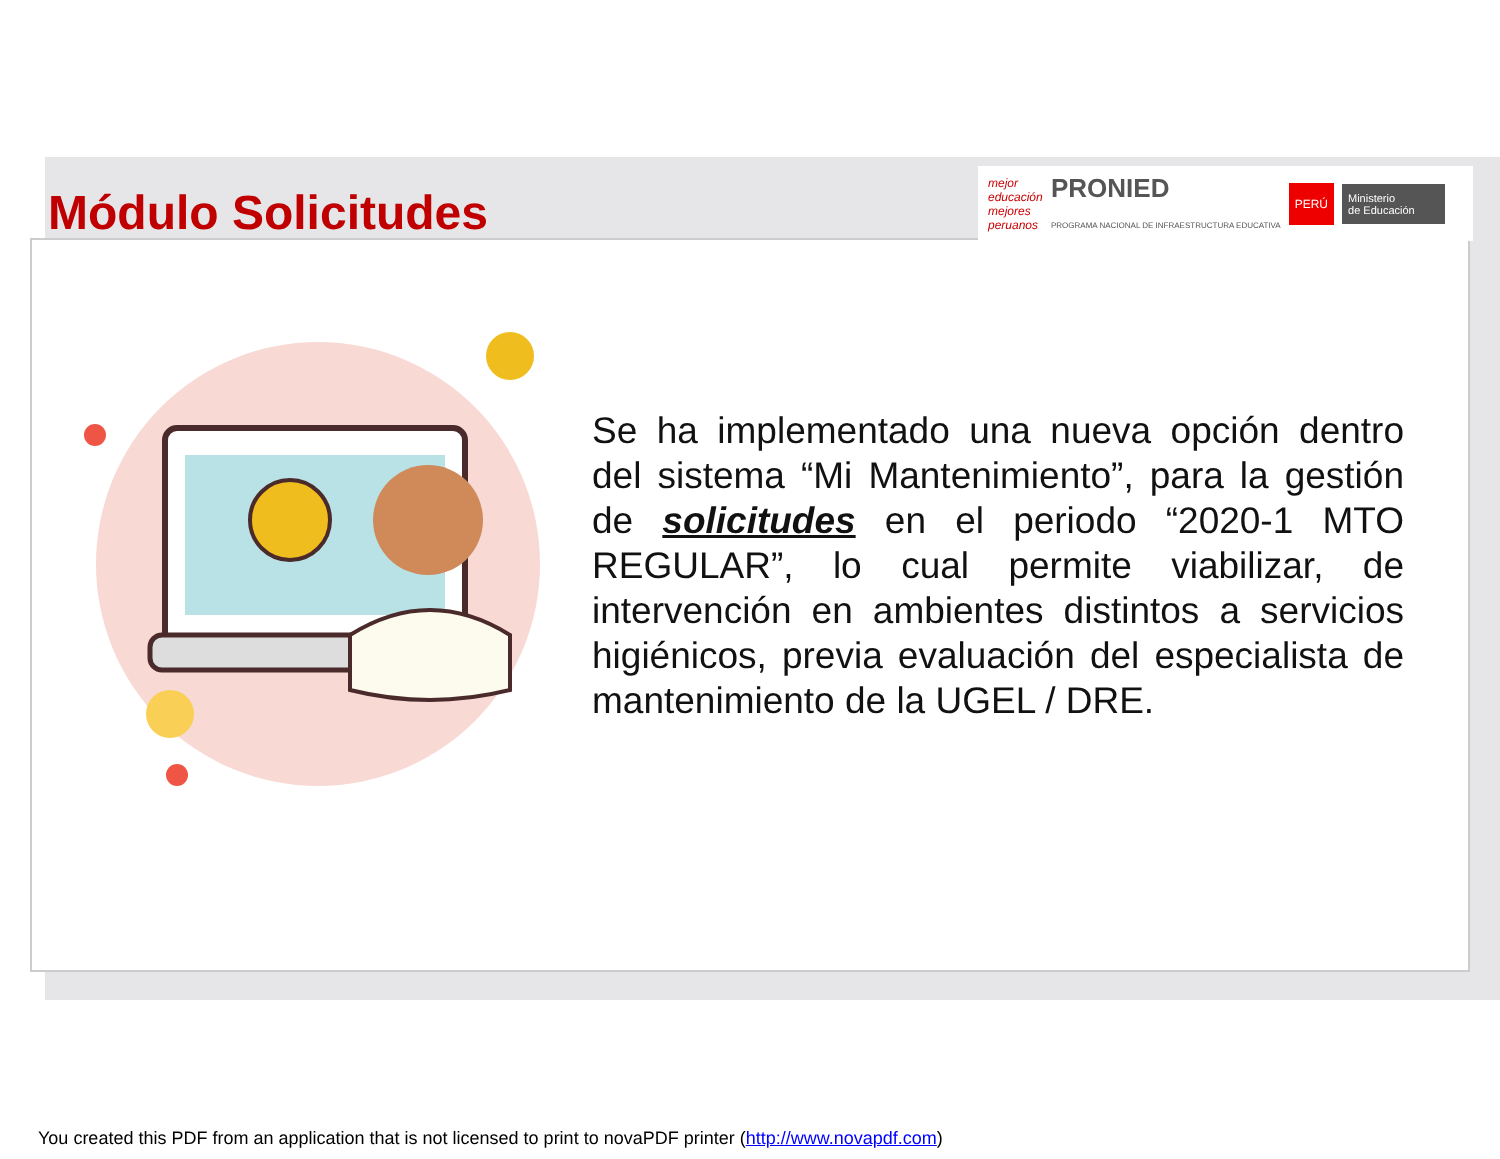Módulo Solicitudes
mejor educación mejores peruanos PRONIED
PROGRAMA NACIONAL DE INFRAESTRUCTURA EDUCATIVA PERÚ Ministerio
de Educación
Se ha implementado una nueva opción dentro del sistema “Mi Mantenimiento”, para la gestión de solicitudes en el periodo “2020-1 MTO REGULAR”, lo cual permite viabilizar, de intervención en ambientes distintos a servicios higiénicos, previa evaluación del especialista de mantenimiento de la UGEL / DRE.
You created this PDF from an application that is not licensed to print to novaPDF printer (http://www.novapdf.com)